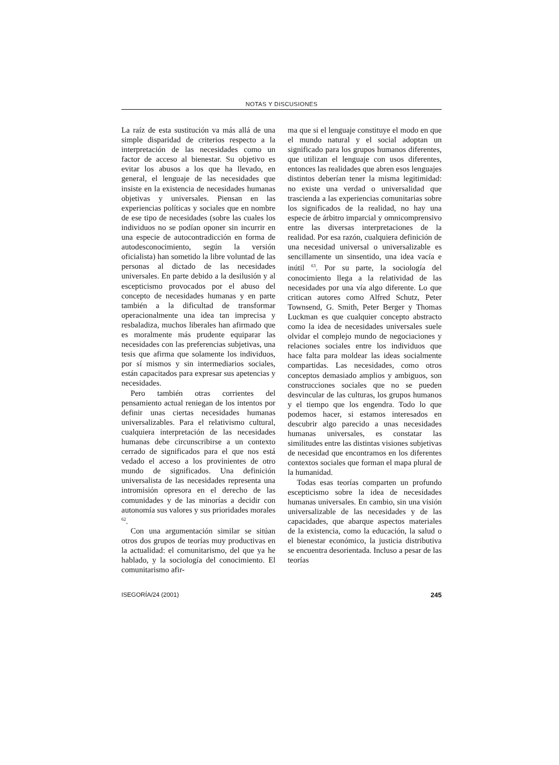NOTAS Y DISCUSIONES
La raíz de esta sustitución va más allá de una simple disparidad de criterios respecto a la interpretación de las necesidades como un factor de acceso al bienestar. Su objetivo es evitar los abusos a los que ha llevado, en general, el lenguaje de las necesidades que insiste en la existencia de necesidades humanas objetivas y universales. Piensan en las experiencias políticas y sociales que en nombre de ese tipo de necesidades (sobre las cuales los individuos no se podían oponer sin incurrir en una especie de autocontradicción en forma de autodesconocimiento, según la versión oficialista) han sometido la libre voluntad de las personas al dictado de las necesidades universales. En parte debido a la desilusión y al escepticismo provocados por el abuso del concepto de necesidades humanas y en parte también a la dificultad de transformar operacionalmente una idea tan imprecisa y resbaladiza, muchos liberales han afirmado que es moralmente más prudente equiparar las necesidades con las preferencias subjetivas, una tesis que afirma que solamente los individuos, por sí mismos y sin intermediarios sociales, están capacitados para expresar sus apetencias y necesidades.
Pero también otras corrientes del pensamiento actual reniegan de los intentos por definir unas ciertas necesidades humanas universalizables. Para el relativismo cultural, cualquiera interpretación de las necesidades humanas debe circunscribirse a un contexto cerrado de significados para el que nos está vedado el acceso a los provinientes de otro mundo de significados. Una definición universalista de las necesidades representa una intromisión opresora en el derecho de las comunidades y de las minorías a decidir con autonomía sus valores y sus prioridades morales <sup>62</sup>.
Con una argumentación similar se sitúan otros dos grupos de teorías muy productivas en la actualidad: el comunitarismo, del que ya he hablado, y la sociología del conocimiento. El comunitarismo afir-
ma que si el lenguaje constituye el modo en que el mundo natural y el social adoptan un significado para los grupos humanos diferentes, que utilizan el lenguaje con usos diferentes, entonces las realidades que abren esos lenguajes distintos deberían tener la misma legitimidad: no existe una verdad o universalidad que trascienda a las experiencias comunitarias sobre los significados de la realidad, no hay una especie de árbitro imparcial y omnicomprensivo entre las diversas interpretaciones de la realidad. Por esa razón, cualquiera definición de una necesidad universal o universalizable es sencillamente un sinsentido, una idea vacía e inútil <sup>63</sup>. Por su parte, la sociología del conocimiento llega a la relatividad de las necesidades por una vía algo diferente. Lo que critican autores como Alfred Schutz, Peter Townsend, G. Smith, Peter Berger y Thomas Luckman es que cualquier concepto abstracto como la idea de necesidades universales suele olvidar el complejo mundo de negociaciones y relaciones sociales entre los individuos que hace falta para moldear las ideas socialmente compartidas. Las necesidades, como otros conceptos demasiado amplios y ambiguos, son construcciones sociales que no se pueden desvincular de las culturas, los grupos humanos y el tiempo que los engendra. Todo lo que podemos hacer, si estamos interesados en descubrir algo parecido a unas necesidades humanas universales, es constatar las similitudes entre las distintas visiones subjetivas de necesidad que encontramos en los diferentes contextos sociales que forman el mapa plural de la humanidad.
Todas esas teorías comparten un profundo escepticismo sobre la idea de necesidades humanas universales. En cambio, sin una visión universalizable de las necesidades y de las capacidades, que abarque aspectos materiales de la existencia, como la educación, la salud o el bienestar económico, la justicia distributiva se encuentra desorientada. Incluso a pesar de las teorías
ISEGORÍA/24 (2001) 245